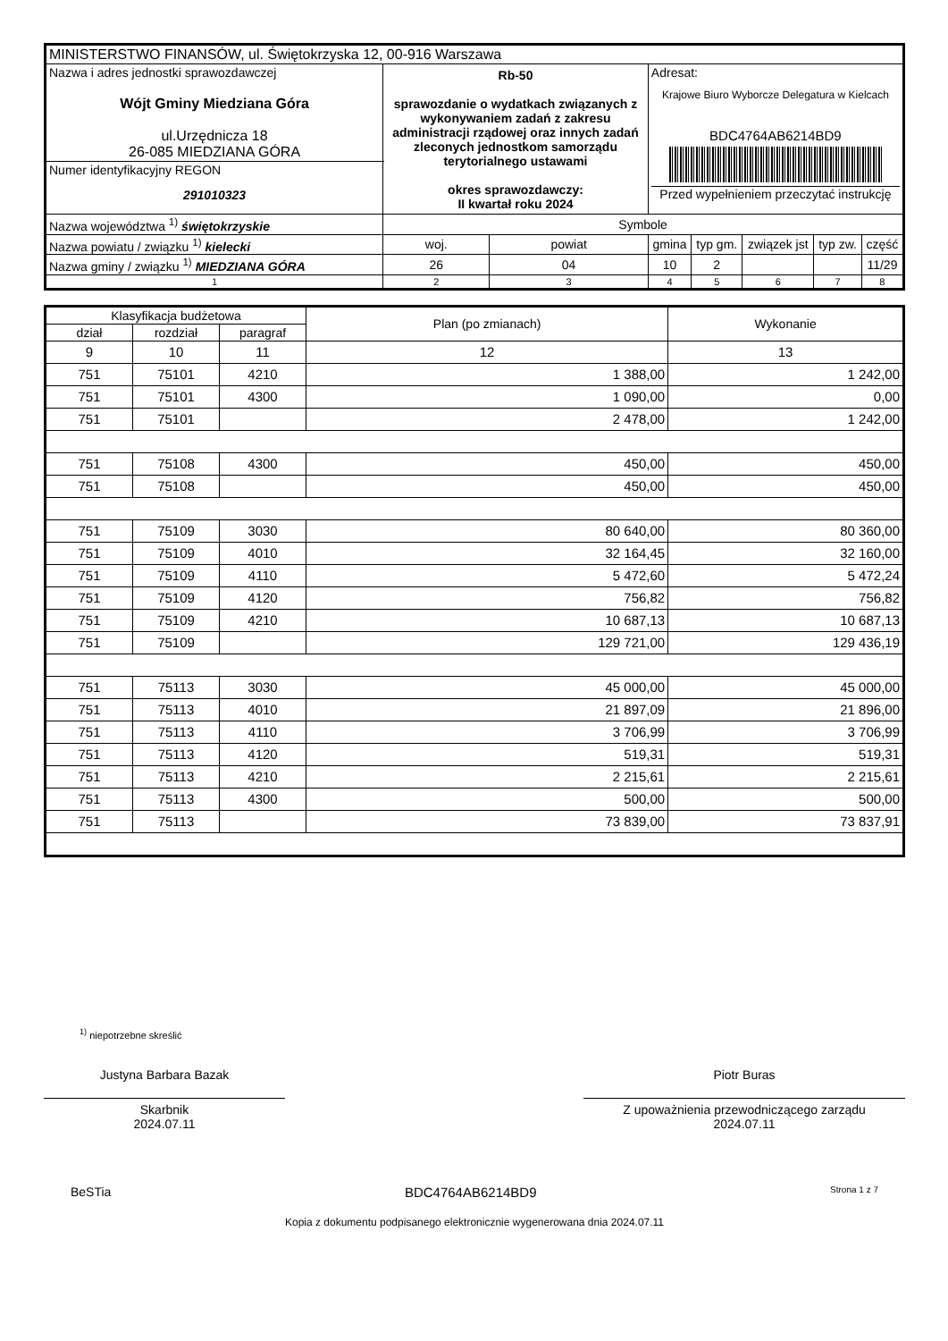| MINISTERSTWO FINANSÓW, ul. Świętokrzyska 12, 00-916 Warszawa | | | | | | | | |
| Nazwa i adres jednostki sprawozdawczej Wójt Gminy Miedziana Góra ul.Urzędnicza 18 26-085 MIEDZIANA GÓRA | Rb-50 sprawozdanie o wydatkach związanych z wykonywaniem zadań z zakresu administracji rządowej oraz innych zadań zleconych jednostkom samorządu terytorialnego ustawami okres sprawozdawczy: II kwartał roku 2024 | | | Adresat: Krajowe Biuro Wyborcze Delegatura w Kielcach BDC4764AB6214BD9 Przed wypełnieniem przeczytać instrukcję | | | | |
| Numer identyfikacyjny REGON 291010323 | | | | | | | | |
| Nazwa województwa <sup>1)</sup> świętokrzyskie | | Symbole | | | | | | |
| Nazwa powiatu / związku <sup>1)</sup> kielecki | | woj. | powiat | gmina | typ gm. | związek jst | typ zw. | część |
| Nazwa gminy / związku <sup>1)</sup> MIEDZIANA GÓRA | | 26 | 04 | 10 | 2 | | | 11/29 |
| 1 | | 2 | 3 | 4 | 5 | 6 | 7 | 8 |
| Klasyfikacja budżetowa | | | Plan (po zmianach) | Wykonanie |
| --- | --- | --- | --- | --- |
| dział | rozdział | paragraf | | |
| 9 | 10 | 11 | 12 | 13 |
| 751 | 75101 | 4210 | 1 388,00 | 1 242,00 |
| 751 | 75101 | 4300 | 1 090,00 | 0,00 |
| 751 | 75101 | | 2 478,00 | 1 242,00 |
| 751 | 75108 | 4300 | 450,00 | 450,00 |
| 751 | 75108 | | 450,00 | 450,00 |
| 751 | 75109 | 3030 | 80 640,00 | 80 360,00 |
| 751 | 75109 | 4010 | 32 164,45 | 32 160,00 |
| 751 | 75109 | 4110 | 5 472,60 | 5 472,24 |
| 751 | 75109 | 4120 | 756,82 | 756,82 |
| 751 | 75109 | 4210 | 10 687,13 | 10 687,13 |
| 751 | 75109 | | 129 721,00 | 129 436,19 |
| 751 | 75113 | 3030 | 45 000,00 | 45 000,00 |
| 751 | 75113 | 4010 | 21 897,09 | 21 896,00 |
| 751 | 75113 | 4110 | 3 706,99 | 3 706,99 |
| 751 | 75113 | 4120 | 519,31 | 519,31 |
| 751 | 75113 | 4210 | 2 215,61 | 2 215,61 |
| 751 | 75113 | 4300 | 500,00 | 500,00 |
| 751 | 75113 | | 73 839,00 | 73 837,91 |
<sup>1)</sup> niepotrzebne skreślić
Justyna Barbara Bazak
Skarbnik
2024.07.11
Piotr Buras
Z upoważnienia przewodniczącego zarządu
2024.07.11
BeSTia BDC4764AB6214BD9 Strona 1 z 7
Kopia z dokumentu podpisanego elektronicznie wygenerowana dnia 2024.07.11